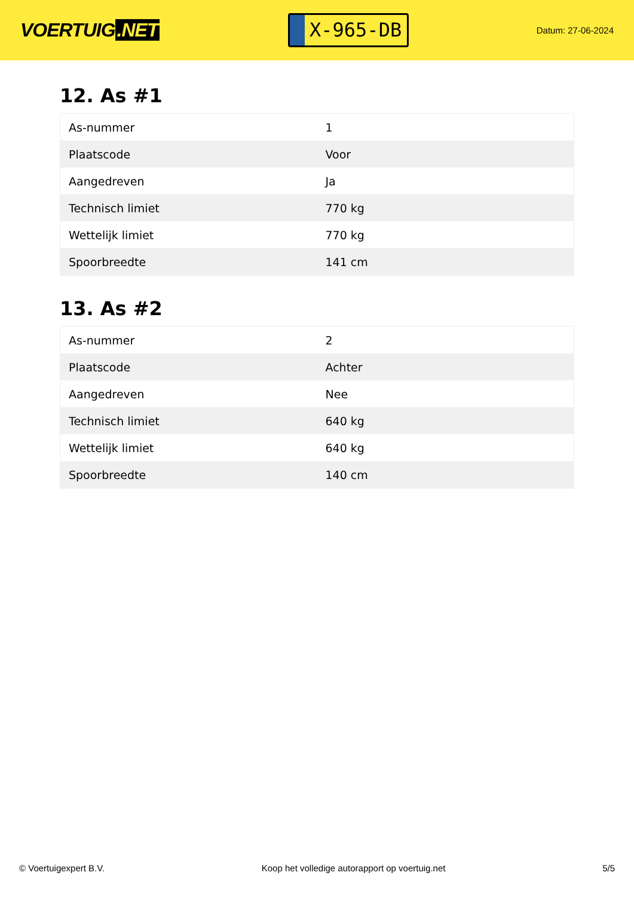VOERTUIG.NET
X-965-DB
Datum: 27-06-2024
12. As #1
| As-nummer | 1 |
| Plaatscode | Voor |
| Aangedreven | Ja |
| Technisch limiet | 770 kg |
| Wettelijk limiet | 770 kg |
| Spoorbreedte | 141 cm |
13. As #2
| As-nummer | 2 |
| Plaatscode | Achter |
| Aangedreven | Nee |
| Technisch limiet | 640 kg |
| Wettelijk limiet | 640 kg |
| Spoorbreedte | 140 cm |
© Voertuigexpert B.V. Koop het volledige autorapport op voertuig.net 5/5